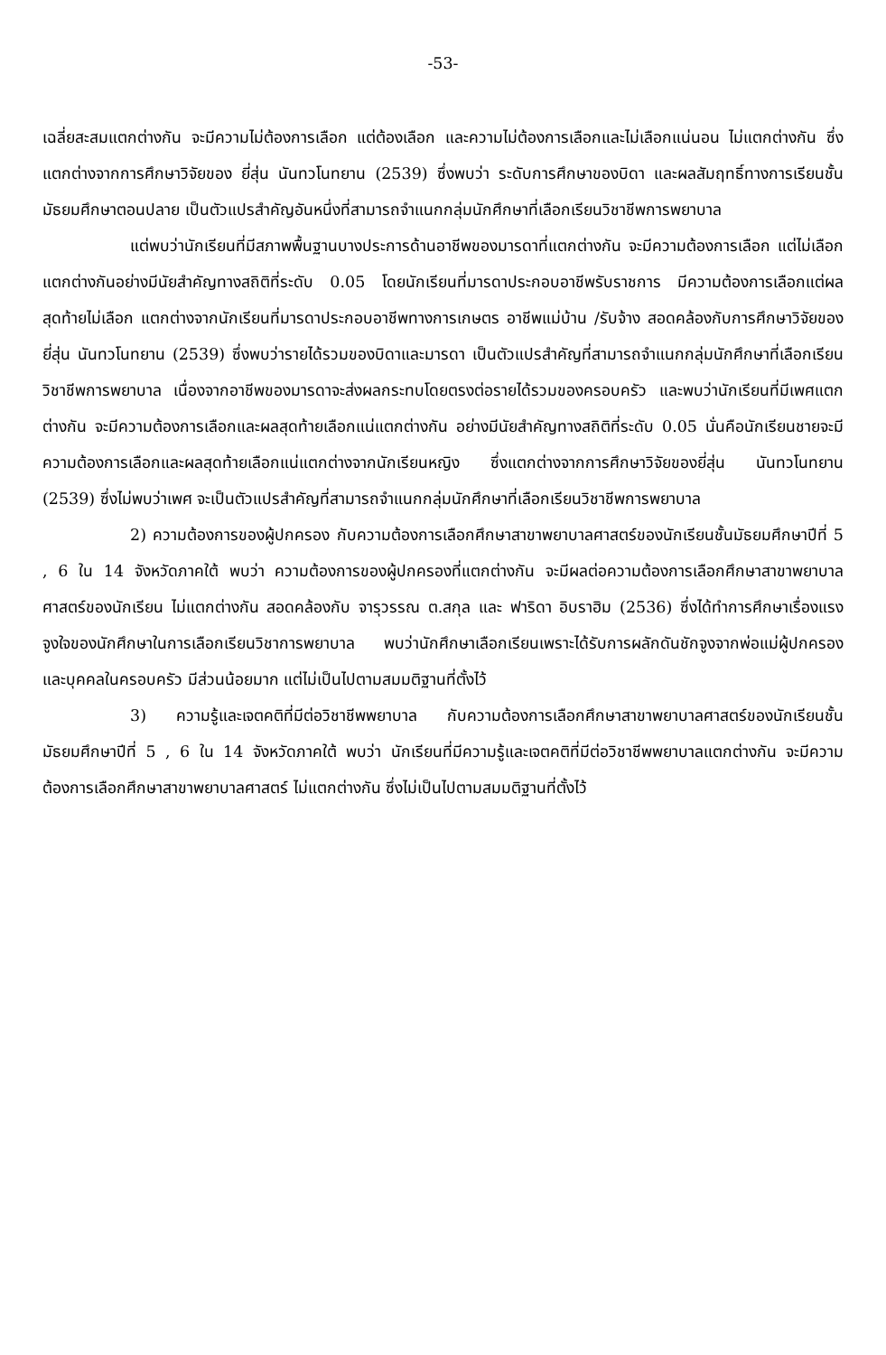-53-
เฉลี่ยสะสมแตกต่างกัน จะมีความไม่ต้องการเลือก แต่ต้องเลือก และความไม่ต้องการเลือกและไม่เลือกแน่นอน ไม่แตกต่างกัน ซึ่งแตกต่างจากการศึกษาวิจัยของ ยี่สุ่น นันทวโนทยาน (2539) ซึ่งพบว่า ระดับการศึกษาของบิดา และผลสัมฤทธิ์ทางการเรียนชั้นมัธยมศึกษาตอนปลาย เป็นตัวแปรสำคัญอันหนึ่งที่สามารถจำแนกกลุ่มนักศึกษาที่เลือกเรียนวิชาชีพการพยาบาล
แต่พบว่านักเรียนที่มีสภาพพื้นฐานบางประการด้านอาชีพของมารดาที่แตกต่างกัน จะมีความต้องการเลือก แต่ไม่เลือก แตกต่างกันอย่างมีนัยสำคัญทางสถิติที่ระดับ 0.05 โดยนักเรียนที่มารดาประกอบอาชีพรับราชการ มีความต้องการเลือกแต่ผลสุดท้ายไม่เลือก แตกต่างจากนักเรียนที่มารดาประกอบอาชีพทางการเกษตร อาชีพแม่บ้าน /รับจ้าง สอดคล้องกับการศึกษาวิจัยของ ยี่สุ่น นันทวโนทยาน (2539) ซึ่งพบว่ารายได้รวมของบิดาและมารดา เป็นตัวแปรสำคัญที่สามารถจำแนกกลุ่มนักศึกษาที่เลือกเรียนวิชาชีพการพยาบาล เนื่องจากอาชีพของมารดาจะส่งผลกระทบโดยตรงต่อรายได้รวมของครอบครัว และพบว่านักเรียนที่มีเพศแตกต่างกัน จะมีความต้องการเลือกและผลสุดท้ายเลือกแน่แตกต่างกัน อย่างมีนัยสำคัญทางสถิติที่ระดับ 0.05 นั่นคือนักเรียนชายจะมีความต้องการเลือกและผลสุดท้ายเลือกแน่แตกต่างจากนักเรียนหญิง ซึ่งแตกต่างจากการศึกษาวิจัยของยี่สุ่น นันทวโนทยาน (2539) ซึ่งไม่พบว่าเพศ จะเป็นตัวแปรสำคัญที่สามารถจำแนกกลุ่มนักศึกษาที่เลือกเรียนวิชาชีพการพยาบาล
2) ความต้องการของผู้ปกครอง กับความต้องการเลือกศึกษาสาขาพยาบาลศาสตร์ของนักเรียนชั้นมัธยมศึกษาปีที่ 5 , 6 ใน 14 จังหวัดภาคใต้ พบว่า ความต้องการของผู้ปกครองที่แตกต่างกัน จะมีผลต่อความต้องการเลือกศึกษาสาขาพยาบาลศาสตร์ของนักเรียน ไม่แตกต่างกัน สอดคล้องกับ จารุวรรณ ต.สกุล และ ฟาริดา อิบราฮิม (2536) ซึ่งได้ทำการศึกษาเรื่องแรงจูงใจของนักศึกษาในการเลือกเรียนวิชาการพยาบาล พบว่านักศึกษาเลือกเรียนเพราะได้รับการผลักดันชักจูงจากพ่อแม่ผู้ปกครอง และบุคคลในครอบครัว มีส่วนน้อยมาก แต่ไม่เป็นไปตามสมมติฐานที่ตั้งไว้
3) ความรู้และเจตคติที่มีต่อวิชาชีพพยาบาล กับความต้องการเลือกศึกษาสาขาพยาบาลศาสตร์ของนักเรียนชั้นมัธยมศึกษาปีที่ 5 , 6 ใน 14 จังหวัดภาคใต้ พบว่า นักเรียนที่มีความรู้และเจตคติที่มีต่อวิชาชีพพยาบาลแตกต่างกัน จะมีความต้องการเลือกศึกษาสาขาพยาบาลศาสตร์ ไม่แตกต่างกัน ซึ่งไม่เป็นไปตามสมมติฐานที่ตั้งไว้